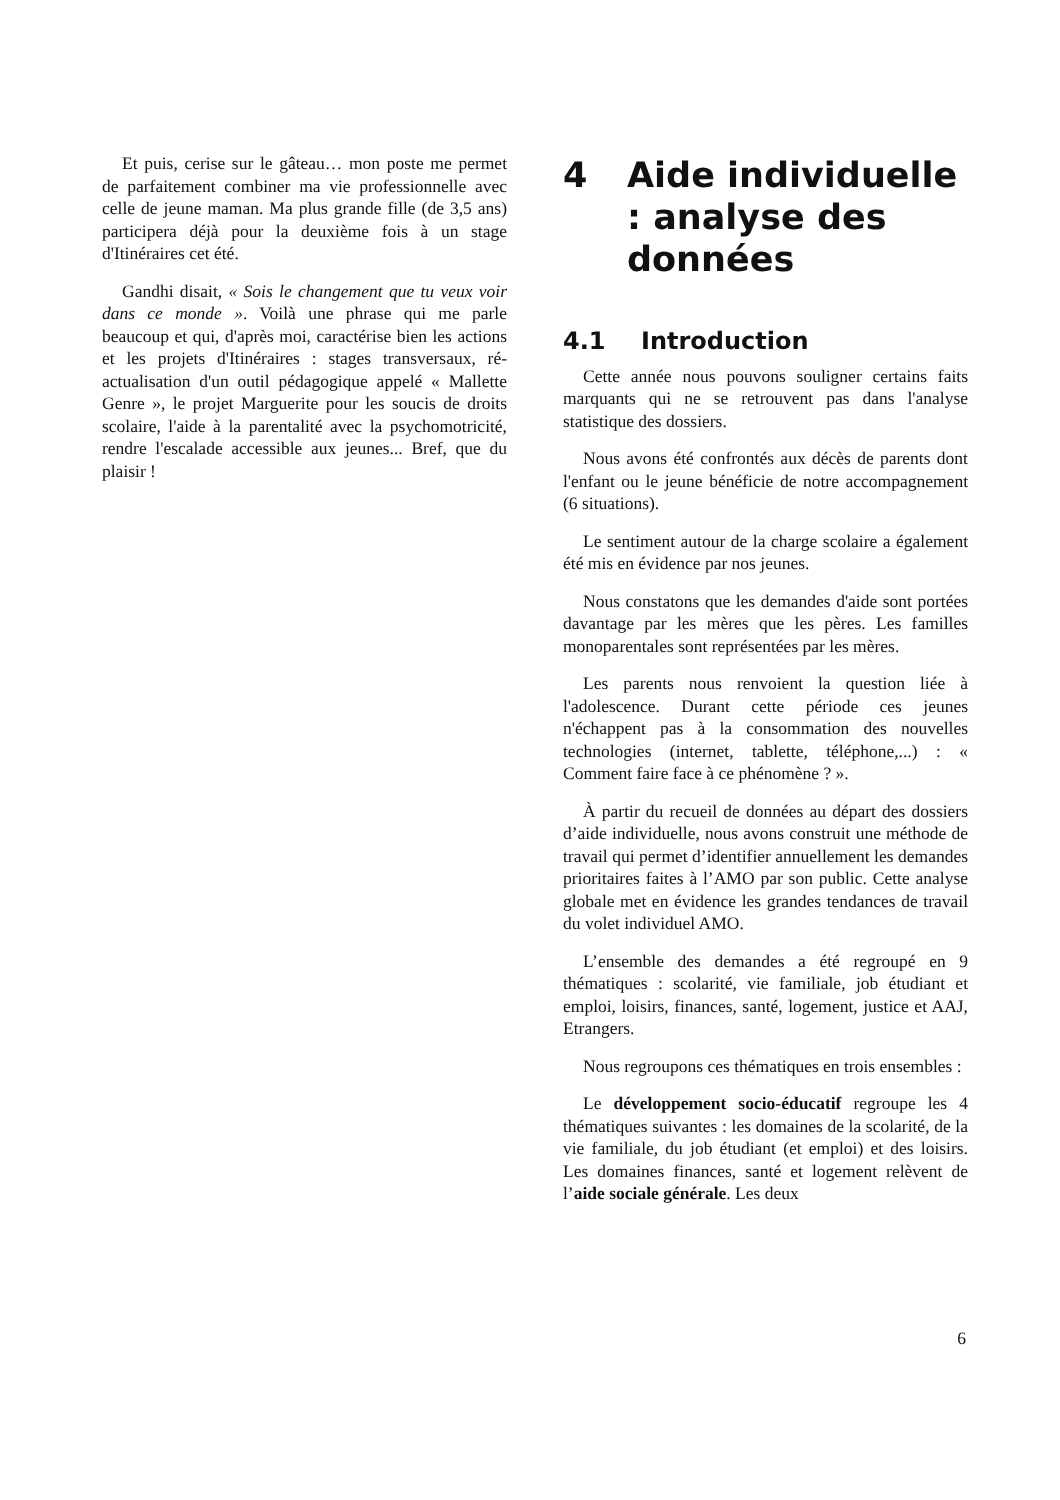Et puis, cerise sur le gâteau… mon poste me permet de parfaitement combiner ma vie professionnelle avec celle de jeune maman. Ma plus grande fille (de 3,5 ans) participera déjà pour la deuxième fois à un stage d'Itinéraires cet été.
Gandhi disait, « Sois le changement que tu veux voir dans ce monde ». Voilà une phrase qui me parle beaucoup et qui, d'après moi, caractérise bien les actions et les projets d'Itinéraires : stages transversaux, ré-actualisation d'un outil pédagogique appelé « Mallette Genre », le projet Marguerite pour les soucis de droits scolaire, l'aide à la parentalité avec la psychomotricité, rendre l'escalade accessible aux jeunes... Bref, que du plaisir !
4 Aide individuelle : analyse des données
4.1 Introduction
Cette année nous pouvons souligner certains faits marquants qui ne se retrouvent pas dans l'analyse statistique des dossiers.
Nous avons été confrontés aux décès de parents dont l'enfant ou le jeune bénéficie de notre accompagnement (6 situations).
Le sentiment autour de la charge scolaire a également été mis en évidence par nos jeunes.
Nous constatons que les demandes d'aide sont portées davantage par les mères que les pères. Les familles monoparentales sont représentées par les mères.
Les parents nous renvoient la question liée à l'adolescence. Durant cette période ces jeunes n'échappent pas à la consommation des nouvelles technologies (internet, tablette, téléphone,...) : « Comment faire face à ce phénomène ? ».
À partir du recueil de données au départ des dossiers d’aide individuelle, nous avons construit une méthode de travail qui permet d’identifier annuellement les demandes prioritaires faites à l’AMO par son public. Cette analyse globale met en évidence les grandes tendances de travail du volet individuel AMO.
L’ensemble des demandes a été regroupé en 9 thématiques : scolarité, vie familiale, job étudiant et emploi, loisirs, finances, santé, logement, justice et AAJ, Etrangers.
Nous regroupons ces thématiques en trois ensembles :
Le développement socio-éducatif regroupe les 4 thématiques suivantes : les domaines de la scolarité, de la vie familiale, du job étudiant (et emploi) et des loisirs. Les domaines finances, santé et logement relèvent de l’aide sociale générale. Les deux
6